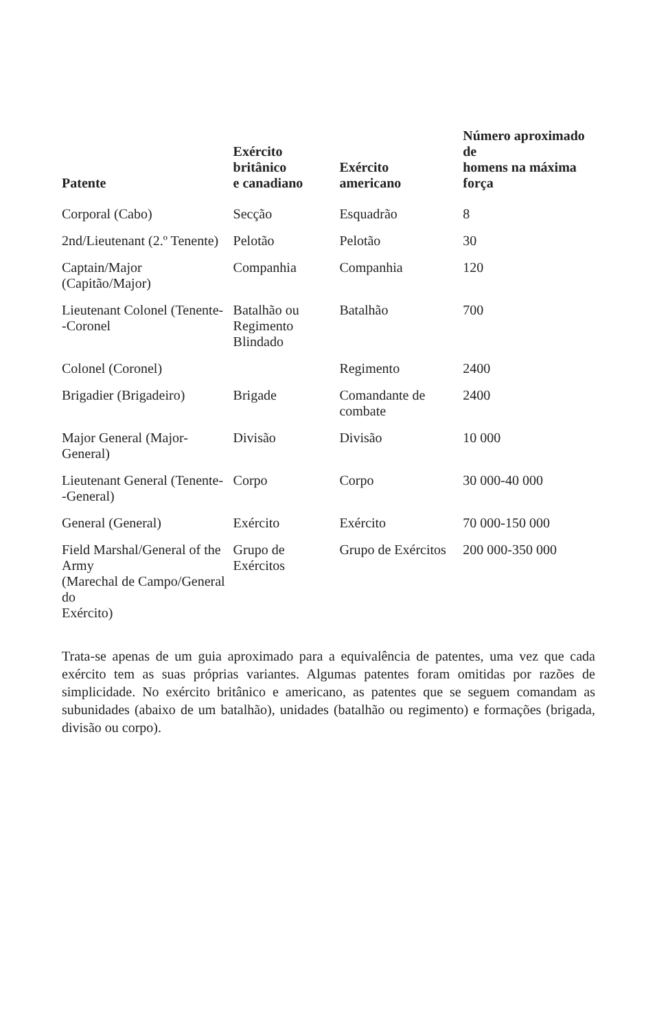| Patente | Exército britânico e canadiano | Exército americano | Número aproximado de homens na máxima força |
| --- | --- | --- | --- |
| Corporal (Cabo) | Secção | Esquadrão | 8 |
| 2nd/Lieutenant (2.º Tenente) | Pelotão | Pelotão | 30 |
| Captain/Major (Capitão/Major) | Companhia | Companhia | 120 |
| Lieutenant Colonel (Tenente- -Coronel | Batalhão ou Regimento Blindado | Batalhão | 700 |
| Colonel (Coronel) | | Regimento | 2400 |
| Brigadier (Brigadeiro) | Brigade | Comandante de combate | 2400 |
| Major General (Major-General) | Divisão | Divisão | 10 000 |
| Lieutenant General (Tenente- -General) | Corpo | Corpo | 30 000-40 000 |
| General (General) | Exército | Exército | 70 000-150 000 |
| Field Marshal/General of the Army (Marechal de Campo/General do Exército) | Grupo de Exércitos | Grupo de Exércitos | 200 000-350 000 |
Trata-se apenas de um guia aproximado para a equivalência de patentes, uma vez que cada exército tem as suas próprias variantes. Algumas patentes foram omitidas por razões de simplicidade. No exército britânico e americano, as patentes que se seguem comandam as subunidades (abaixo de um batalhão), unidades (batalhão ou regimento) e formações (brigada, divisão ou corpo).